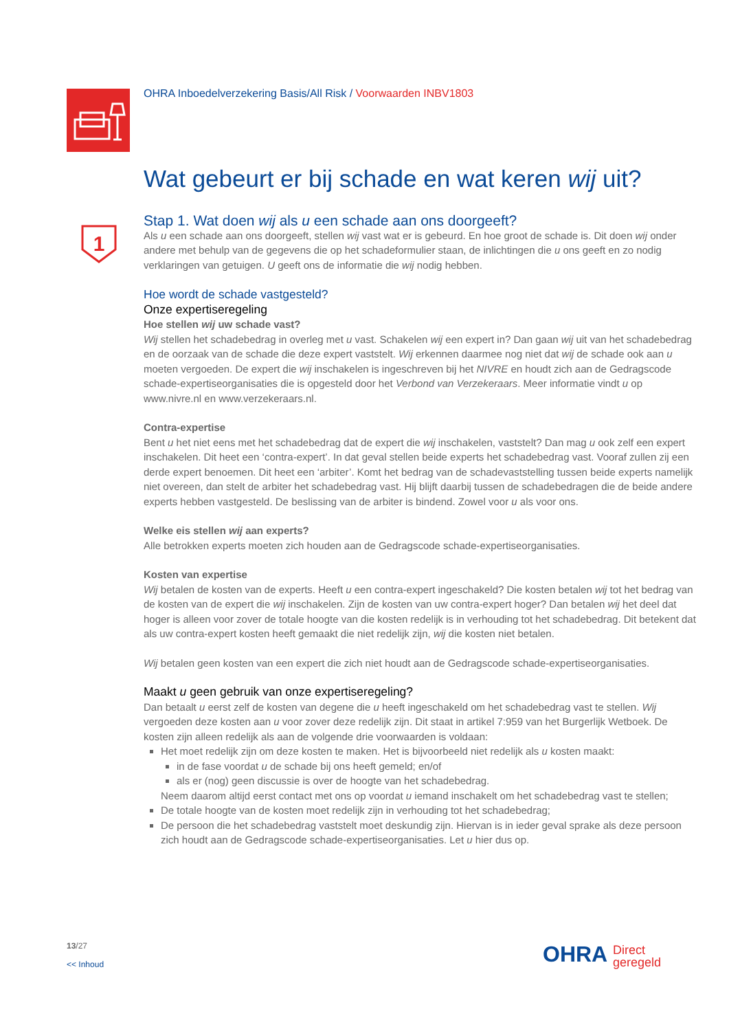1
OHRA Inboedelverzekering Basis/All Risk / Voorwaarden INBV1803
Wat gebeurt er bij schade en wat keren wij uit?
Stap 1. Wat doen wij als u een schade aan ons doorgeeft?
Als u een schade aan ons doorgeeft, stellen wij vast wat er is gebeurd. En hoe groot de schade is. Dit doen wij onder andere met behulp van de gegevens die op het schadeformulier staan, de inlichtingen die u ons geeft en zo nodig verklaringen van getuigen. U geeft ons de informatie die wij nodig hebben.
Hoe wordt de schade vastgesteld?
Onze expertiseregeling
Hoe stellen wij uw schade vast?
Wij stellen het schadebedrag in overleg met u vast. Schakelen wij een expert in? Dan gaan wij uit van het schadebedrag en de oorzaak van de schade die deze expert vaststelt. Wij erkennen daarmee nog niet dat wij de schade ook aan u moeten vergoeden. De expert die wij inschakelen is ingeschreven bij het NIVRE en houdt zich aan de Gedragscode schade-expertiseorganisaties die is opgesteld door het Verbond van Verzekeraars. Meer informatie vindt u op www.nivre.nl en www.verzekeraars.nl.
Contra-expertise
Bent u het niet eens met het schadebedrag dat de expert die wij inschakelen, vaststelt? Dan mag u ook zelf een expert inschakelen. Dit heet een ‘contra-expert’. In dat geval stellen beide experts het schadebedrag vast. Vooraf zullen zij een derde expert benoemen. Dit heet een ‘arbiter’. Komt het bedrag van de schadevaststelling tussen beide experts namelijk niet overeen, dan stelt de arbiter het schadebedrag vast. Hij blijft daarbij tussen de schadebedragen die de beide andere experts hebben vastgesteld. De beslissing van de arbiter is bindend. Zowel voor u als voor ons.
Welke eis stellen wij aan experts?
Alle betrokken experts moeten zich houden aan de Gedragscode schade-expertiseorganisaties.
Kosten van expertise
Wij betalen de kosten van de experts. Heeft u een contra-expert ingeschakeld? Die kosten betalen wij tot het bedrag van de kosten van de expert die wij inschakelen. Zijn de kosten van uw contra-expert hoger? Dan betalen wij het deel dat hoger is alleen voor zover de totale hoogte van die kosten redelijk is in verhouding tot het schadebedrag. Dit betekent dat als uw contra-expert kosten heeft gemaakt die niet redelijk zijn, wij die kosten niet betalen.
Wij betalen geen kosten van een expert die zich niet houdt aan de Gedragscode schade-expertiseorganisaties.
Maakt u geen gebruik van onze expertiseregeling?
Dan betaalt u eerst zelf de kosten van degene die u heeft ingeschakeld om het schadebedrag vast te stellen. Wij vergoeden deze kosten aan u voor zover deze redelijk zijn. Dit staat in artikel 7:959 van het Burgerlijk Wetboek. De kosten zijn alleen redelijk als aan de volgende drie voorwaarden is voldaan:
Het moet redelijk zijn om deze kosten te maken. Het is bijvoorbeeld niet redelijk als u kosten maakt:
in de fase voordat u de schade bij ons heeft gemeld; en/of
als er (nog) geen discussie is over de hoogte van het schadebedrag.
Neem daarom altijd eerst contact met ons op voordat u iemand inschakelt om het schadebedrag vast te stellen;
De totale hoogte van de kosten moet redelijk zijn in verhouding tot het schadebedrag;
De persoon die het schadebedrag vaststelt moet deskundig zijn. Hiervan is in ieder geval sprake als deze persoon zich houdt aan de Gedragscode schade-expertiseorganisaties. Let u hier dus op.
13/27
<< Inhoud
OHRA Direct
geregeld